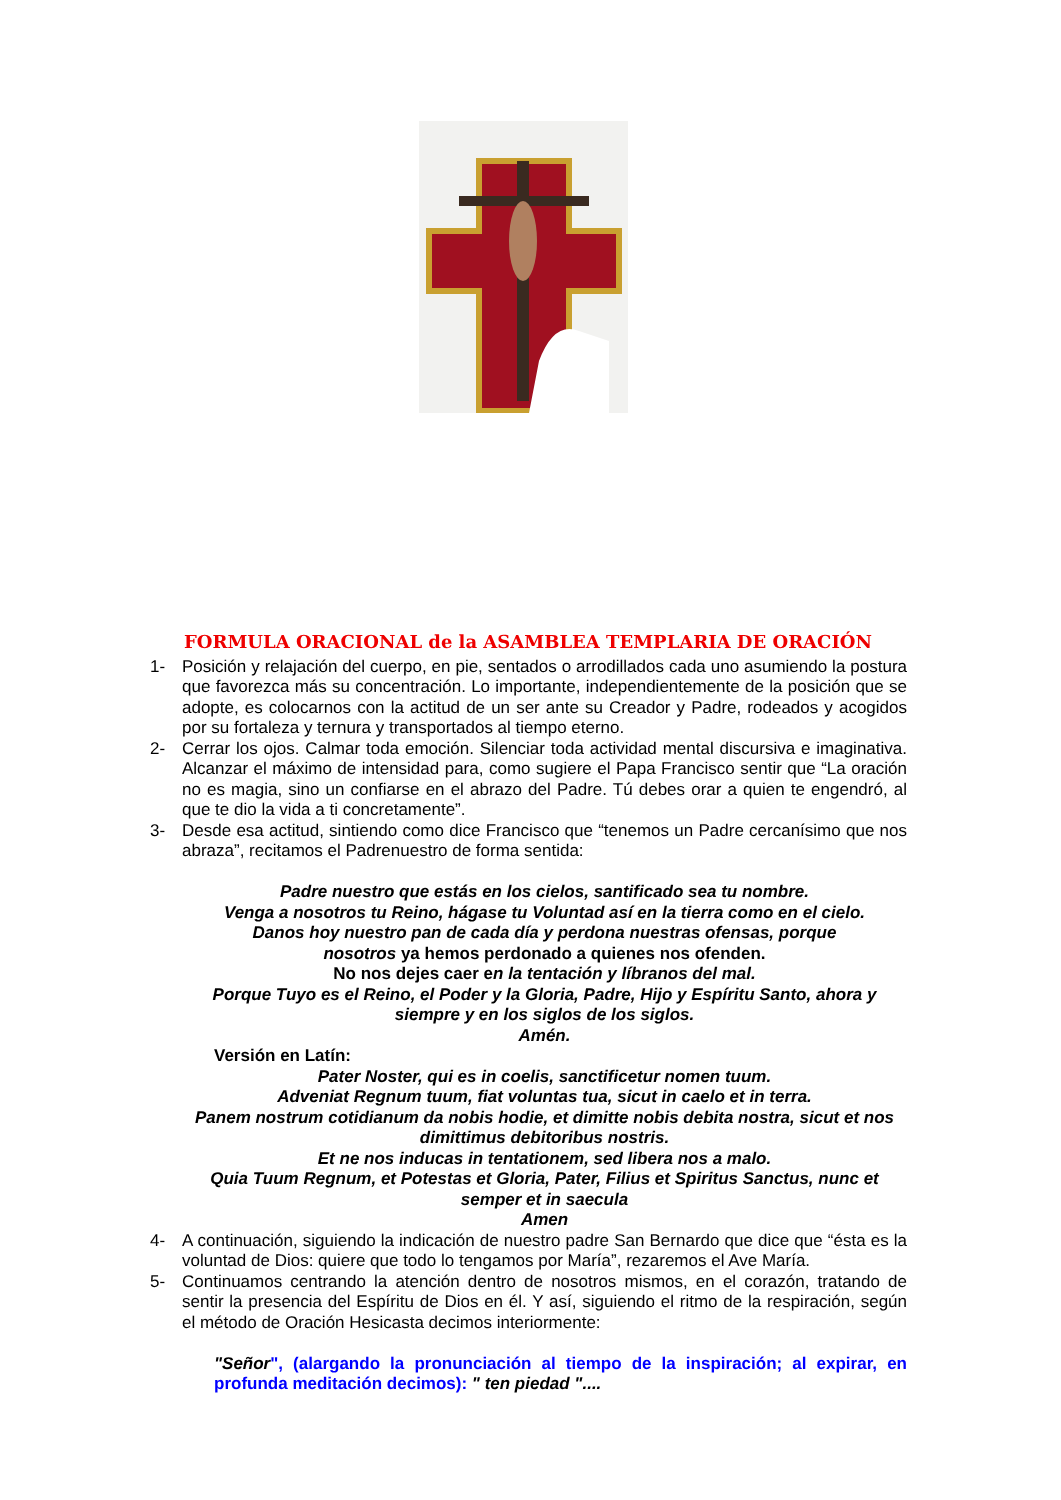FORMULA ORACIONAL de la ASAMBLEA TEMPLARIA DE ORACIÓN
1- Posición y relajación del cuerpo, en pie, sentados o arrodillados cada uno asumiendo la postura que favorezca más su concentración. Lo importante, independientemente de la posición que se adopte, es colocarnos con la actitud de un ser ante su Creador y Padre, rodeados y acogidos por su fortaleza y ternura y transportados al tiempo eterno.
2- Cerrar los ojos. Calmar toda emoción. Silenciar toda actividad mental discursiva e imaginativa. Alcanzar el máximo de intensidad para, como sugiere el Papa Francisco sentir que “La oración no es magia, sino un confiarse en el abrazo del Padre. Tú debes orar a quien te engendró, al que te dio la vida a ti concretamente”.
3- Desde esa actitud, sintiendo como dice Francisco que “tenemos un Padre cercanísimo que nos abraza”, recitamos el Padrenuestro de forma sentida:
Padre nuestro que estás en los cielos, santificado sea tu nombre.
Venga a nosotros tu Reino, hágase tu Voluntad así en la tierra como en el cielo.
Danos hoy nuestro pan de cada día y perdona nuestras ofensas, porque
nosotros ya hemos perdonado a quienes nos ofenden.
No nos dejes caer en la tentación y líbranos del mal.
Porque Tuyo es el Reino, el Poder y la Gloria, Padre, Hijo y Espíritu Santo, ahora y siempre y en los siglos de los siglos.
Amén.
Versión en Latín:
Pater Noster, qui es in coelis, sanctificetur nomen tuum.
Adveniat Regnum tuum, fiat voluntas tua, sicut in caelo et in terra.
Panem nostrum cotidianum da nobis hodie, et dimitte nobis debita nostra, sicut et nos dimittimus debitoribus nostris.
Et ne nos inducas in tentationem, sed libera nos a malo.
Quia Tuum Regnum, et Potestas et Gloria, Pater, Filius et Spiritus Sanctus, nunc et semper et in saecula
Amen
4- A continuación, siguiendo la indicación de nuestro padre San Bernardo que dice que “ésta es la voluntad de Dios: quiere que todo lo tengamos por María”, rezaremos el Ave María.
5- Continuamos centrando la atención dentro de nosotros mismos, en el corazón, tratando de sentir la presencia del Espíritu de Dios en él. Y así, siguiendo el ritmo de la respiración, según el método de Oración Hesicasta decimos interiormente:
"Señor", (alargando la pronunciación al tiempo de la inspiración; al expirar, en profunda meditación decimos): " ten piedad "....